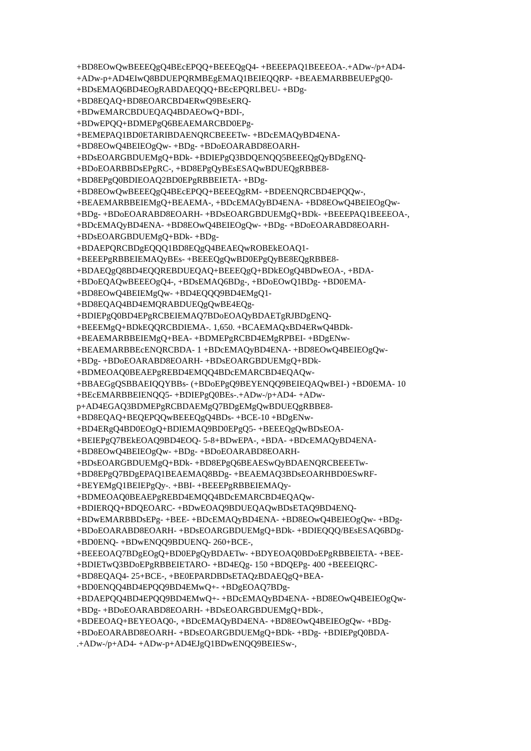+BD8EOwQwBEEEQgQ4BEcEPQQ+BEEEQgQ4- +BEEEPAQ1BEEEOA-.+ADw-/p+AD4-
+ADw-p+AD4EIwQ8BDUEPQRMBEgEMAQ1BEIEQQRP- +BEAEMARBBEUEPgQ0-
+BDsEMAQ6BD4EOgRABDAEQQQ+BEcEPQRLBEU- +BDg-
+BD8EQAQ+BD8EOARCBD4ERwQ9BEsERQ-
+BDwEMARCBDUEQAQ4BDAEOwQ+BDI-,
+BDwEPQQ+BDMEPgQ6BEAEMARCBD0EPg-
+BEMEPAQ1BD0ETARIBDAENQRCBEEETw- +BDcEMAQyBD4ENA-
+BD8EOwQ4BEIEOgQw- +BDg- +BDoEOARABD8EOARH-
+BDsEOARGBDUEMgQ+BDk- +BDIEPgQ3BDQENQQ5BEEEQgQyBDgENQ-
+BDoEOARBBDsEPgRC-, +BD8EPgQyBEsESAQwBDUEQgRBBE8-
+BD8EPgQ0BDIEOAQ2BD0EPgRBBEIETA- +BDg-
+BD8EOwQwBEEEQgQ4BEcEPQQ+BEEEQgRM- +BDEENQRCBD4EPQQw-,
+BEAEMARBBEIEMgQ+BEAEMA-, +BDcEMAQyBD4ENA- +BD8EOwQ4BEIEOgQw-
+BDg- +BDoEOARABD8EOARH- +BDsEOARGBDUEMgQ+BDk- +BEEEPAQ1BEEEOA-,
+BDcEMAQyBD4ENA- +BD8EOwQ4BEIEOgQw- +BDg- +BDoEOARABD8EOARH-
+BDsEOARGBDUEMgQ+BDk- +BDg-
+BDAEPQRCBDgEQQQ1BD8EQgQ4BEAEQwROBEkEOAQ1-
+BEEEPgRBBEIEMAQyBEs- +BEEEQgQwBD0EPgQyBE8EQgRBBE8-
+BDAEQgQ8BD4EQQREBDUEQAQ+BEEEQgQ+BDkEOgQ4BDwEOA-, +BDA-
+BDoEQAQwBEEEOgQ4-, +BDsEMAQ6BDg-, +BDoEOwQ1BDg- +BD0EMA-
+BD8EOwQ4BEIEMgQw- +BD4EQQQ9BD4EMgQ1-
+BD8EQAQ4BD4EMQRABDUEQgQwBE4EQg-
+BDIEPgQ0BD4EPgRCBEIEMAQ7BDoEOAQyBDAETgRJBDgENQ-
+BEEEMgQ+BDkEQQRCBDIEMA-. 1,650. +BCAEMAQxBD4ERwQ4BDk-
+BEAEMARBBEIEMgQ+BEA- +BDMEPgRCBD4EMgRPBEI- +BDgENw-
+BEAEMARBBEcENQRCBDA- 1 +BDcEMAQyBD4ENA- +BD8EOwQ4BEIEOgQw-
+BDg- +BDoEOARABD8EOARH- +BDsEOARGBDUEMgQ+BDk-
+BDMEOAQ0BEAEPgREBD4EMQQ4BDcEMARCBD4EQAQw-
+BBAEGgQSBBAEIQQYBBs- (+BDoEPgQ9BEYENQQ9BEIEQAQwBEI-) +BD0EMA- 10
+BEcEMARBBEIENQQ5- +BDIEPgQ0BEs-.+ADw-/p+AD4- +ADw-
p+AD4EGAQ3BDMEPgRCBDAEMgQ7BDgEMgQwBDUEQgRBBE8-
+BD8EQAQ+BEQEPQQwBEEEQgQ4BDs- +BCE-10 +BDgENw-
+BD4ERgQ4BD0EOgQ+BDIEMAQ9BD0EPgQ5- +BEEEQgQwBDsEOA-
+BEIEPgQ7BEkEOAQ9BD4EOQ- 5-8+BDwEPA-, +BDA- +BDcEMAQyBD4ENA-
+BD8EOwQ4BEIEOgQw- +BDg- +BDoEOARABD8EOARH-
+BDsEOARGBDUEMgQ+BDk- +BD8EPgQ6BEAESwQyBDAENQRCBEEETw-
+BD8EPgQ7BDgEPAQ1BEAEMAQ8BDg- +BEAEMAQ3BDsEOARHBD0ESwRF-
+BEYEMgQ1BEIEPgQy-. +BBI- +BEEEPgRBBEIEMAQy-
+BDMEOAQ0BEAEPgREBD4EMQQ4BDcEMARCBD4EQAQw-
+BDIERQQ+BDQEOARC- +BDwEOAQ9BDUEQAQwBDsETAQ9BD4ENQ-
+BDwEMARBBDsEPg- +BEE- +BDcEMAQyBD4ENA- +BD8EOwQ4BEIEOgQw- +BDg-
+BDoEOARABD8EOARH- +BDsEOARGBDUEMgQ+BDk- +BDIEQQQ/BEsESAQ6BDg-
+BD0ENQ- +BDwENQQ9BDUENQ- 260+BCE-,
+BEEEOAQ7BDgEOgQ+BD0EPgQyBDAETw- +BDYEOAQ0BDoEPgRBBEIETA- +BEE-
+BDIETwQ3BDoEPgRBBEIETARO- +BD4EQg- 150 +BDQEPg- 400 +BEEEIQRC-
+BD8EQAQ4- 25+BCE-, +BE0EPARDBDsETAQzBDAEQgQ+BEA-
+BD0ENQQ4BD4EPQQ9BD4EMwQ+- +BDgEOAQ7BDg-
+BDAEPQQ4BD4EPQQ9BD4EMwQ+- +BDcEMAQyBD4ENA- +BD8EOwQ4BEIEOgQw-
+BDg- +BDoEOARABD8EOARH- +BDsEOARGBDUEMgQ+BDk-,
+BDEEOAQ+BEYEOAQ0-, +BDcEMAQyBD4ENA- +BD8EOwQ4BEIEOgQw- +BDg-
+BDoEOARABD8EOARH- +BDsEOARGBDUEMgQ+BDk- +BDg- +BDIEPgQ0BDA-
.+ADw-/p+AD4- +ADw-p+AD4EJgQ1BDwENQQ9BEIESw-,